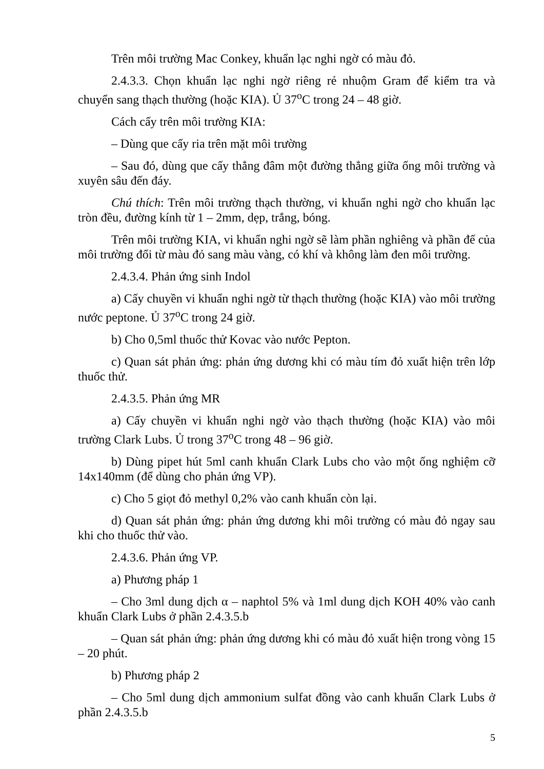Trên môi trường Mac Conkey, khuẩn lạc nghi ngờ có màu đỏ.
2.4.3.3. Chọn khuẩn lạc nghi ngờ riêng rẻ nhuộm Gram để kiểm tra và chuyển sang thạch thường (hoặc KIA). Ủ 37<sup>o</sup>C trong 24 – 48 giờ.
Cách cấy trên môi trường KIA:
– Dùng que cấy ria trên mặt môi trường
– Sau đó, dùng que cấy thẳng đâm một đường thẳng giữa ống môi trường và xuyên sâu đến đáy.
Chú thích: Trên môi trường thạch thường, vi khuẩn nghi ngờ cho khuẩn lạc tròn đều, đường kính từ 1 – 2mm, dẹp, trắng, bóng.
Trên môi trường KIA, vi khuẩn nghi ngờ sẽ làm phần nghiêng và phần đế của môi trường đổi từ màu đỏ sang màu vàng, có khí và không làm đen môi trường.
2.4.3.4. Phản ứng sinh Indol
a) Cấy chuyền vi khuẩn nghi ngờ từ thạch thường (hoặc KIA) vào môi trường nước peptone. Ủ 37<sup>o</sup>C trong 24 giờ.
b) Cho 0,5ml thuốc thử Kovac vào nước Pepton.
c) Quan sát phản ứng: phản ứng dương khi có màu tím đỏ xuất hiện trên lớp thuốc thử.
2.4.3.5. Phản ứng MR
a) Cấy chuyền vi khuẩn nghi ngờ vào thạch thường (hoặc KIA) vào môi trường Clark Lubs. Ủ trong 37<sup>o</sup>C trong 48 – 96 giờ.
b) Dùng pipet hút 5ml canh khuẩn Clark Lubs cho vào một ống nghiệm cỡ 14x140mm (để dùng cho phản ứng VP).
c) Cho 5 giọt đỏ methyl 0,2% vào canh khuẩn còn lại.
d) Quan sát phản ứng: phản ứng dương khi môi trường có màu đỏ ngay sau khi cho thuốc thử vào.
2.4.3.6. Phản ứng VP.
a) Phương pháp 1
– Cho 3ml dung dịch α – naphtol 5% và 1ml dung dịch KOH 40% vào canh khuẩn Clark Lubs ở phần 2.4.3.5.b
– Quan sát phản ứng: phản ứng dương khi có màu đỏ xuất hiện trong vòng 15 – 20 phút.
b) Phương pháp 2
– Cho 5ml dung dịch ammonium sulfat đồng vào canh khuẩn Clark Lubs ở phần 2.4.3.5.b
5